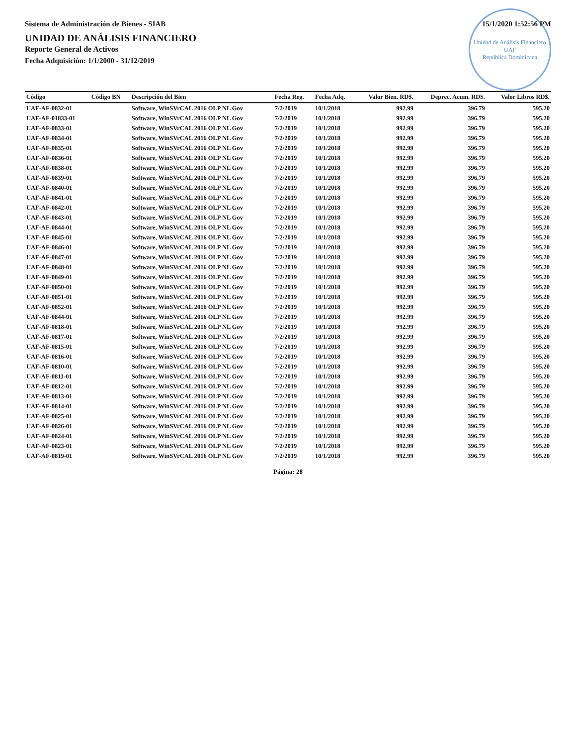Sistema de Administración de Bienes - SIAB 15/1/2020 1:52:56 PM
Unidad de Análisis Financiero
UAF
República Dominicana
UNIDAD DE ANÁLISIS FINANCIERO
Reporte General de Activos
Fecha Adquisición: 1/1/2000 - 31/12/2019
| Código | Código BN | Descripción del Bien | Fecha Reg. | Fecha Adq. | Valor Bien. RD$. | Deprec. Acum. RD$. | Valor Libros RD$. |
| --- | --- | --- | --- | --- | --- | --- | --- |
| UAF-AF-0832-01 | | Software, WinSVrCAL 2016 OLP NL Gov | 7/2/2019 | 10/1/2018 | 992.99 | 396.79 | 595.20 |
| UAF-AF-01833-01 | | Software, WinSVrCAL 2016 OLP NL Gov | 7/2/2019 | 10/1/2018 | 992.99 | 396.79 | 595.20 |
| UAF-AF-0833-01 | | Software, WinSVrCAL 2016 OLP NL Gov | 7/2/2019 | 10/1/2018 | 992.99 | 396.79 | 595.20 |
| UAF-AF-0834-01 | | Software, WinSVrCAL 2016 OLP NL Gov | 7/2/2019 | 10/1/2018 | 992.99 | 396.79 | 595.20 |
| UAF-AF-0835-01 | | Software, WinSVrCAL 2016 OLP NL Gov | 7/2/2019 | 10/1/2018 | 992.99 | 396.79 | 595.20 |
| UAF-AF-0836-01 | | Software, WinSVrCAL 2016 OLP NL Gov | 7/2/2019 | 10/1/2018 | 992.99 | 396.79 | 595.20 |
| UAF-AF-0838-01 | | Software, WinSVrCAL 2016 OLP NL Gov | 7/2/2019 | 10/1/2018 | 992.99 | 396.79 | 595.20 |
| UAF-AF-0839-01 | | Software, WinSVrCAL 2016 OLP NL Gov | 7/2/2019 | 10/1/2018 | 992.99 | 396.79 | 595.20 |
| UAF-AF-0840-01 | | Software, WinSVrCAL 2016 OLP NL Gov | 7/2/2019 | 10/1/2018 | 992.99 | 396.79 | 595.20 |
| UAF-AF-0841-01 | | Software, WinSVrCAL 2016 OLP NL Gov | 7/2/2019 | 10/1/2018 | 992.99 | 396.79 | 595.20 |
| UAF-AF-0842-01 | | Software, WinSVrCAL 2016 OLP NL Gov | 7/2/2019 | 10/1/2018 | 992.99 | 396.79 | 595.20 |
| UAF-AF-0843-01 | | Software, WinSVrCAL 2016 OLP NL Gov | 7/2/2019 | 10/1/2018 | 992.99 | 396.79 | 595.20 |
| UAF-AF-0844-01 | | Software, WinSVrCAL 2016 OLP NL Gov | 7/2/2019 | 10/1/2018 | 992.99 | 396.79 | 595.20 |
| UAF-AF-0845-01 | | Software, WinSVrCAL 2016 OLP NL Gov | 7/2/2019 | 10/1/2018 | 992.99 | 396.79 | 595.20 |
| UAF-AF-0846-01 | | Software, WinSVrCAL 2016 OLP NL Gov | 7/2/2019 | 10/1/2018 | 992.99 | 396.79 | 595.20 |
| UAF-AF-0847-01 | | Software, WinSVrCAL 2016 OLP NL Gov | 7/2/2019 | 10/1/2018 | 992.99 | 396.79 | 595.20 |
| UAF-AF-0848-01 | | Software, WinSVrCAL 2016 OLP NL Gov | 7/2/2019 | 10/1/2018 | 992.99 | 396.79 | 595.20 |
| UAF-AF-0849-01 | | Software, WinSVrCAL 2016 OLP NL Gov | 7/2/2019 | 10/1/2018 | 992.99 | 396.79 | 595.20 |
| UAF-AF-0850-01 | | Software, WinSVrCAL 2016 OLP NL Gov | 7/2/2019 | 10/1/2018 | 992.99 | 396.79 | 595.20 |
| UAF-AF-0851-01 | | Software, WinSVrCAL 2016 OLP NL Gov | 7/2/2019 | 10/1/2018 | 992.99 | 396.79 | 595.20 |
| UAF-AF-0852-01 | | Software, WinSVrCAL 2016 OLP NL Gov | 7/2/2019 | 10/1/2018 | 992.99 | 396.79 | 595.20 |
| UAF-AF-0844-01 | | Software, WinSVrCAL 2016 OLP NL Gov | 7/2/2019 | 10/1/2018 | 992.99 | 396.79 | 595.20 |
| UAF-AF-0818-01 | | Software, WinSVrCAL 2016 OLP NL Gov | 7/2/2019 | 10/1/2018 | 992.99 | 396.79 | 595.20 |
| UAF-AF-0817-01 | | Software, WinSVrCAL 2016 OLP NL Gov | 7/2/2019 | 10/1/2018 | 992.99 | 396.79 | 595.20 |
| UAF-AF-0815-01 | | Software, WinSVrCAL 2016 OLP NL Gov | 7/2/2019 | 10/1/2018 | 992.99 | 396.79 | 595.20 |
| UAF-AF-0816-01 | | Software, WinSVrCAL 2016 OLP NL Gov | 7/2/2019 | 10/1/2018 | 992.99 | 396.79 | 595.20 |
| UAF-AF-0810-01 | | Software, WinSVrCAL 2016 OLP NL Gov | 7/2/2019 | 10/1/2018 | 992.99 | 396.79 | 595.20 |
| UAF-AF-0811-01 | | Software, WinSVrCAL 2016 OLP NL Gov | 7/2/2019 | 10/1/2018 | 992.99 | 396.79 | 595.20 |
| UAF-AF-0812-01 | | Software, WinSVrCAL 2016 OLP NL Gov | 7/2/2019 | 10/1/2018 | 992.99 | 396.79 | 595.20 |
| UAF-AF-0813-01 | | Software, WinSVrCAL 2016 OLP NL Gov | 7/2/2019 | 10/1/2018 | 992.99 | 396.79 | 595.20 |
| UAF-AF-0814-01 | | Software, WinSVrCAL 2016 OLP NL Gov | 7/2/2019 | 10/1/2018 | 992.99 | 396.79 | 595.20 |
| UAF-AF-0825-01 | | Software, WinSVrCAL 2016 OLP NL Gov | 7/2/2019 | 10/1/2018 | 992.99 | 396.79 | 595.20 |
| UAF-AF-0826-01 | | Software, WinSVrCAL 2016 OLP NL Gov | 7/2/2019 | 10/1/2018 | 992.99 | 396.79 | 595.20 |
| UAF-AF-0824-01 | | Software, WinSVrCAL 2016 OLP NL Gov | 7/2/2019 | 10/1/2018 | 992.99 | 396.79 | 595.20 |
| UAF-AF-0823-01 | | Software, WinSVrCAL 2016 OLP NL Gov | 7/2/2019 | 10/1/2018 | 992.99 | 396.79 | 595.20 |
| UAF-AF-0819-01 | | Software, WinSVrCAL 2016 OLP NL Gov | 7/2/2019 | 10/1/2018 | 992.99 | 396.79 | 595.20 |
Página: 28